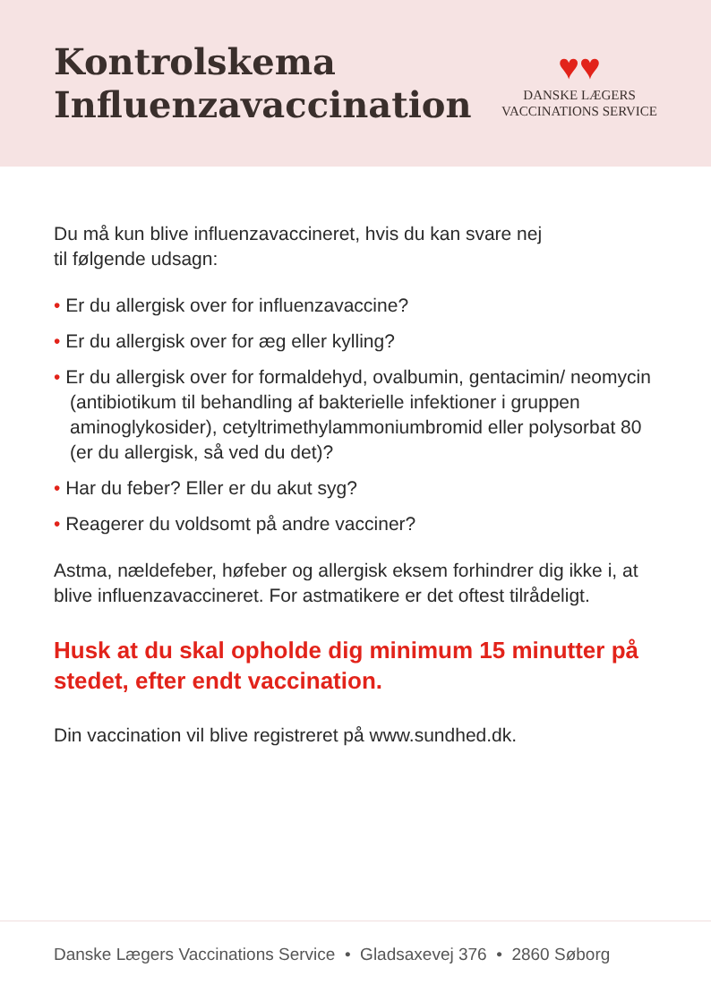Kontrolskema
Influenzavaccination
♥♥
DANSKE LÆGERS
VACCINATIONS SERVICE
Du må kun blive influenzavaccineret, hvis du kan svare nej
til følgende udsagn:
• Er du allergisk over for influenzavaccine?
• Er du allergisk over for æg eller kylling?
• Er du allergisk over for formaldehyd, ovalbumin, gentacimin/ neomycin (antibiotikum til behandling af bakterielle infektioner i gruppen aminoglykosider), cetyltrimethylammoniumbromid eller polysorbat 80 (er du allergisk, så ved du det)?
• Har du feber? Eller er du akut syg?
• Reagerer du voldsomt på andre vacciner?
Astma, nældefeber, høfeber og allergisk eksem forhindrer dig ikke i, at blive influenzavaccineret. For astmatikere er det oftest tilrådeligt.
Husk at du skal opholde dig minimum 15 minutter på stedet, efter endt vaccination.
Din vaccination vil blive registreret på www.sundhed.dk.
Danske Lægers Vaccinations Service • Gladsaxevej 376 • 2860 Søborg